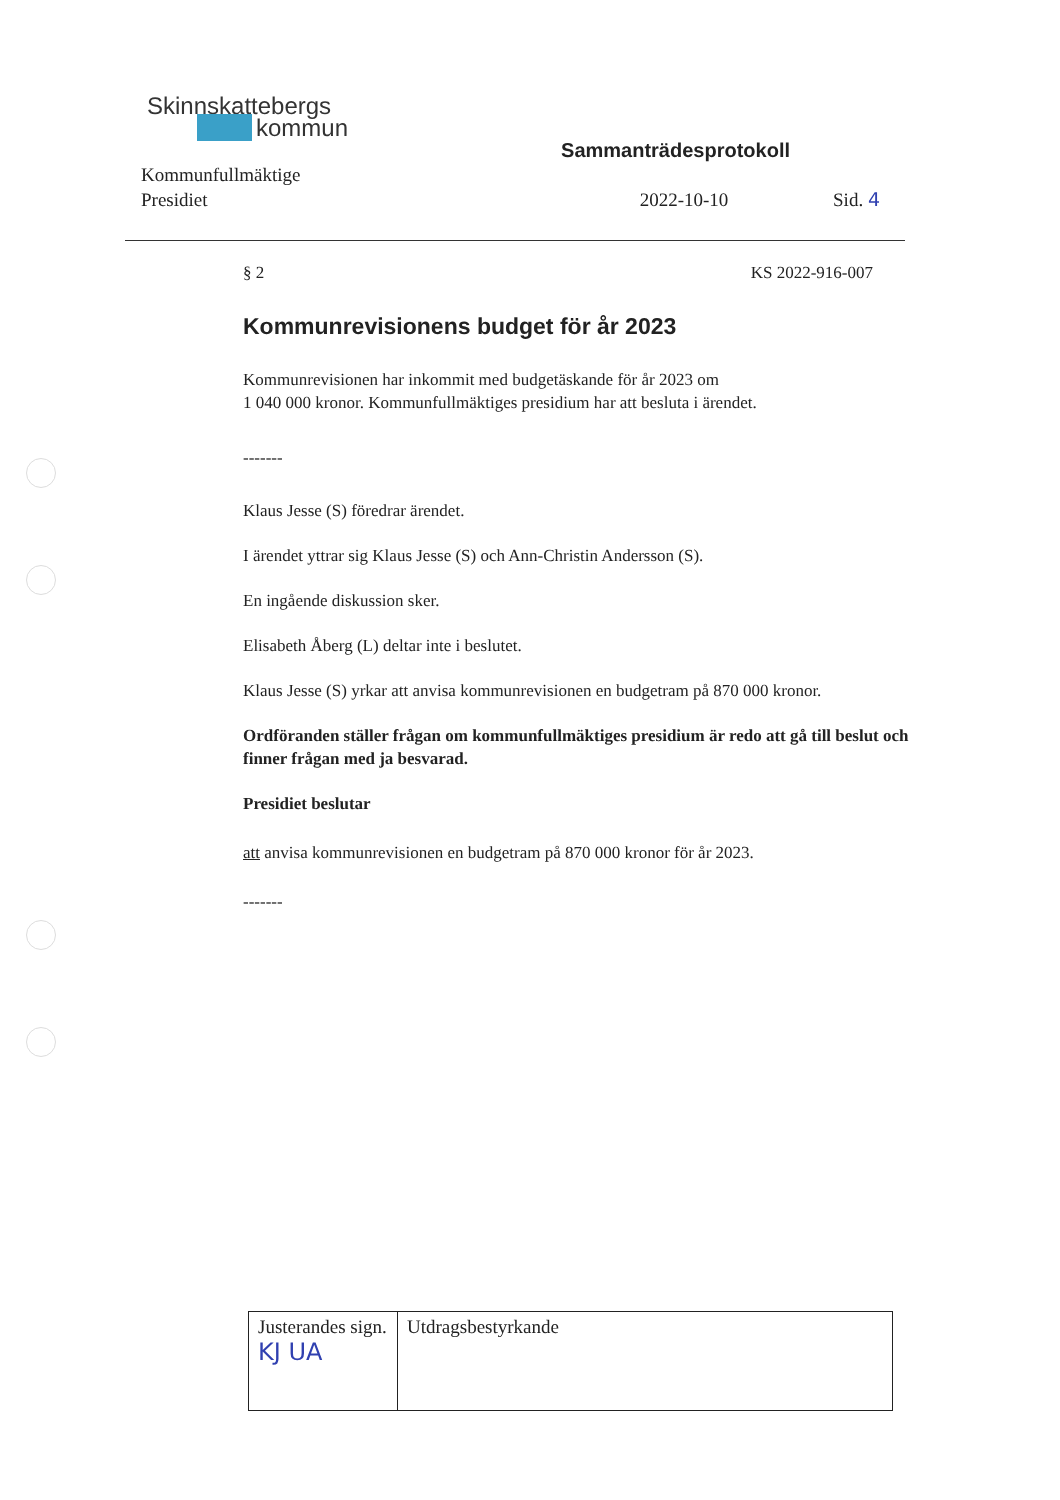Skinnskattebergs
kommun
Sammanträdesprotokoll
Kommunfullmäktige
Presidiet
2022-10-10 Sid. 4
§ 2 KS 2022-916-007
Kommunrevisionens budget för år 2023
Kommunrevisionen har inkommit med budgetäskande för år 2023 om
1 040 000 kronor. Kommunfullmäktiges presidium har att besluta i ärendet.
-------
Klaus Jesse (S) föredrar ärendet.
I ärendet yttrar sig Klaus Jesse (S) och Ann-Christin Andersson (S).
En ingående diskussion sker.
Elisabeth Åberg (L) deltar inte i beslutet.
Klaus Jesse (S) yrkar att anvisa kommunrevisionen en budgetram på 870 000 kronor.
Ordföranden ställer frågan om kommunfullmäktiges presidium är redo att gå till beslut och finner frågan med ja besvarad.
Presidiet beslutar
att anvisa kommunrevisionen en budgetram på 870 000 kronor för år 2023.
-------
| Justerandes sign. KJ UA | Utdragsbestyrkande |